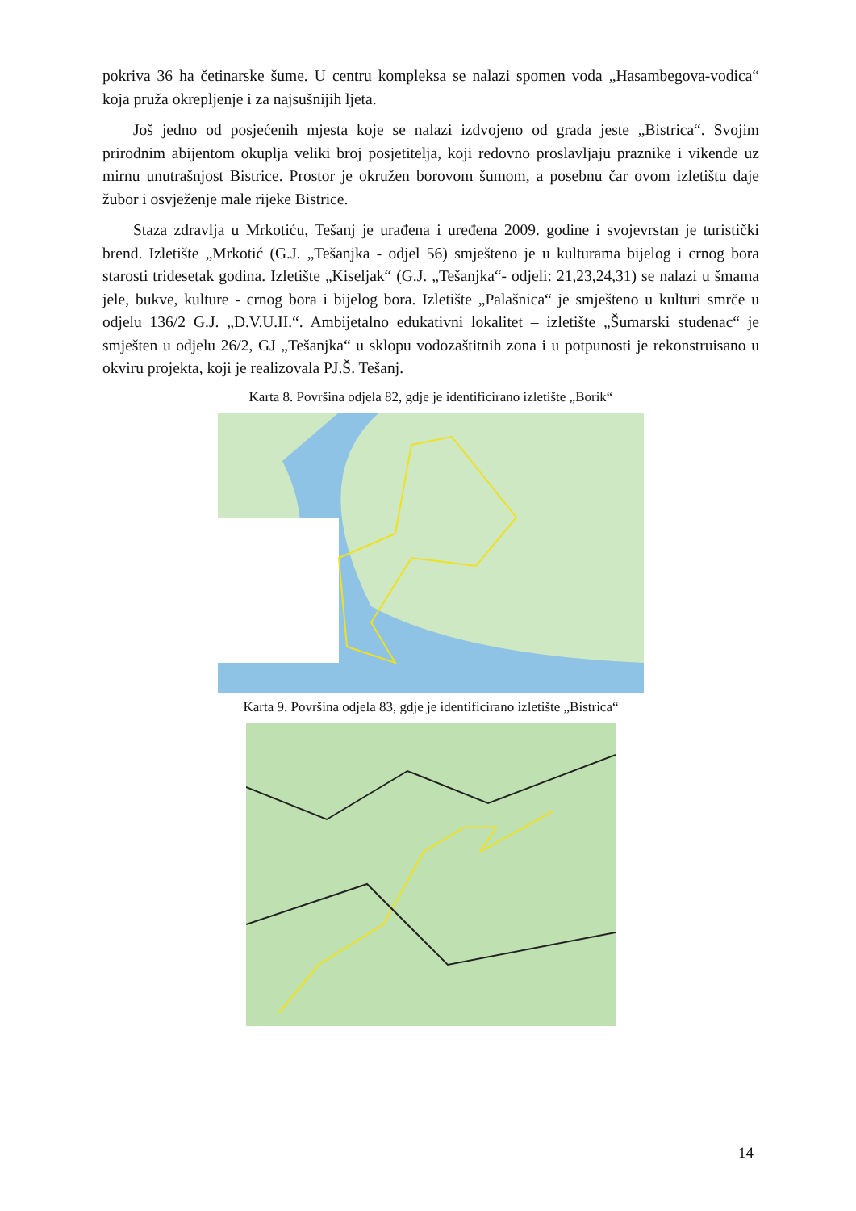pokriva 36 ha četinarske šume. U centru kompleksa se nalazi spomen voda „Hasambegova-vodica“ koja pruža okrepljenje i za najsušnijih ljeta.
Još jedno od posjećenih mjesta koje se nalazi izdvojeno od grada jeste „Bistrica“. Svojim prirodnim abijentom okuplja veliki broj posjetitelja, koji redovno proslavljaju praznike i vikende uz mirnu unutrašnjost Bistrice. Prostor je okružen borovom šumom, a posebnu čar ovom izletištu daje žubor i osvježenje male rijeke Bistrice.
Staza zdravlja u Mrkotiću, Tešanj je urađena i uređena 2009. godine i svojevrstan je turistički brend. Izletište „Mrkotić (G.J. „Tešanjka - odjel 56) smješteno je u kulturama bijelog i crnog bora starosti tridesetak godina. Izletište „Kiseljak“ (G.J. „Tešanjka“- odjeli: 21,23,24,31) se nalazi u šmama jele, bukve, kulture - crnog bora i bijelog bora. Izletište „Palašnica“ je smješteno u kulturi smrče u odjelu 136/2 G.J. „D.V.U.II.“. Ambijetalno edukativni lokalitet – izletište „Šumarski studenac“ je smješten u odjelu 26/2, GJ „Tešanjka“ u sklopu vodozaštitnih zona i u potpunosti je rekonstruisano u okviru projekta, koji je realizovala PJ.Š. Tešanj.
Karta 8. Površina odjela 82, gdje je identificirano izletište „Borik“
Karta 9. Površina odjela 83, gdje je identificirano izletište „Bistrica“
14